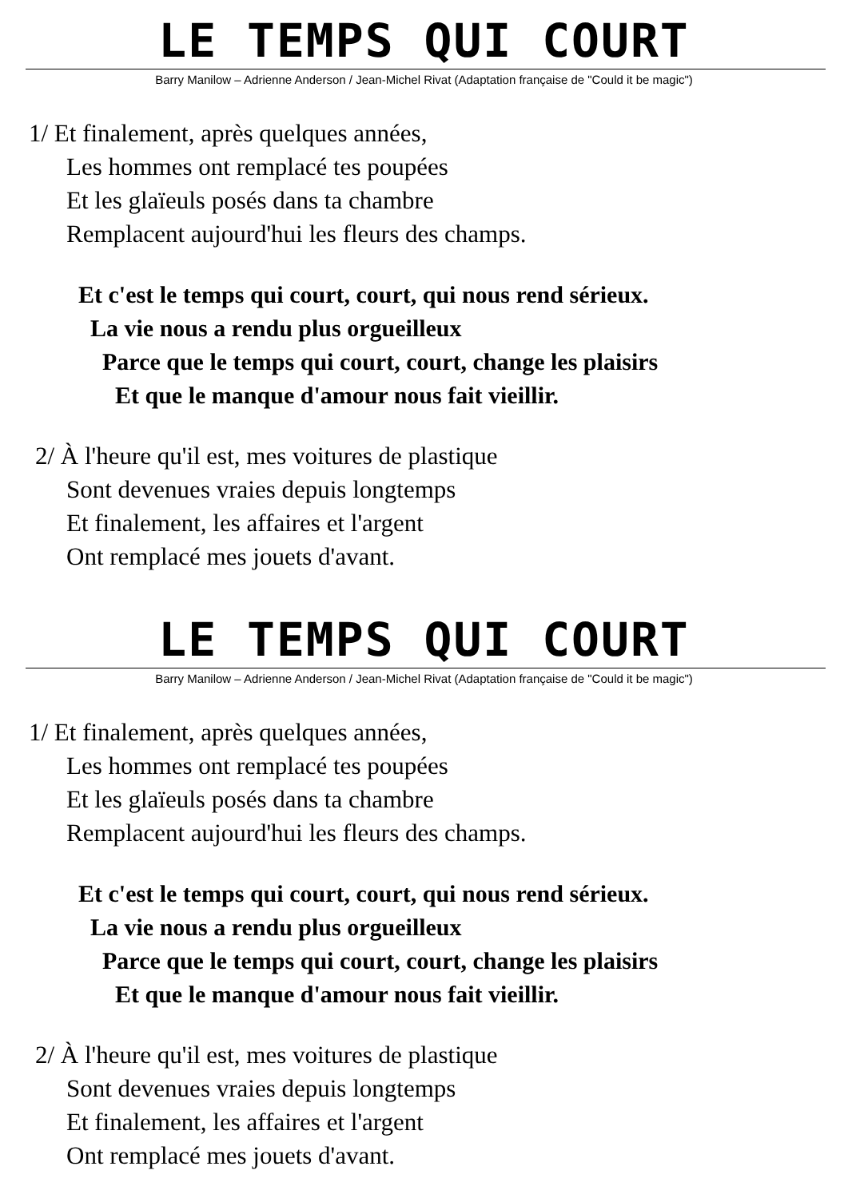LE TEMPS QUI COURT
Barry Manilow – Adrienne Anderson / Jean-Michel Rivat (Adaptation française de "Could it be magic")
1/ Et finalement, après quelques années,
Les hommes ont remplacé tes poupées
Et les glaïeuls posés dans ta chambre
Remplacent aujourd'hui les fleurs des champs.
Et c'est le temps qui court, court, qui nous rend sérieux.
La vie nous a rendu plus orgueilleux
Parce que le temps qui court, court, change les plaisirs
Et que le manque d'amour nous fait vieillir.
2/ À l'heure qu'il est, mes voitures de plastique
Sont devenues vraies depuis longtemps
Et finalement, les affaires et l'argent
Ont remplacé mes jouets d'avant.
LE TEMPS QUI COURT
Barry Manilow – Adrienne Anderson / Jean-Michel Rivat (Adaptation française de "Could it be magic")
1/ Et finalement, après quelques années,
Les hommes ont remplacé tes poupées
Et les glaïeuls posés dans ta chambre
Remplacent aujourd'hui les fleurs des champs.
Et c'est le temps qui court, court, qui nous rend sérieux.
La vie nous a rendu plus orgueilleux
Parce que le temps qui court, court, change les plaisirs
Et que le manque d'amour nous fait vieillir.
2/ À l'heure qu'il est, mes voitures de plastique
Sont devenues vraies depuis longtemps
Et finalement, les affaires et l'argent
Ont remplacé mes jouets d'avant.